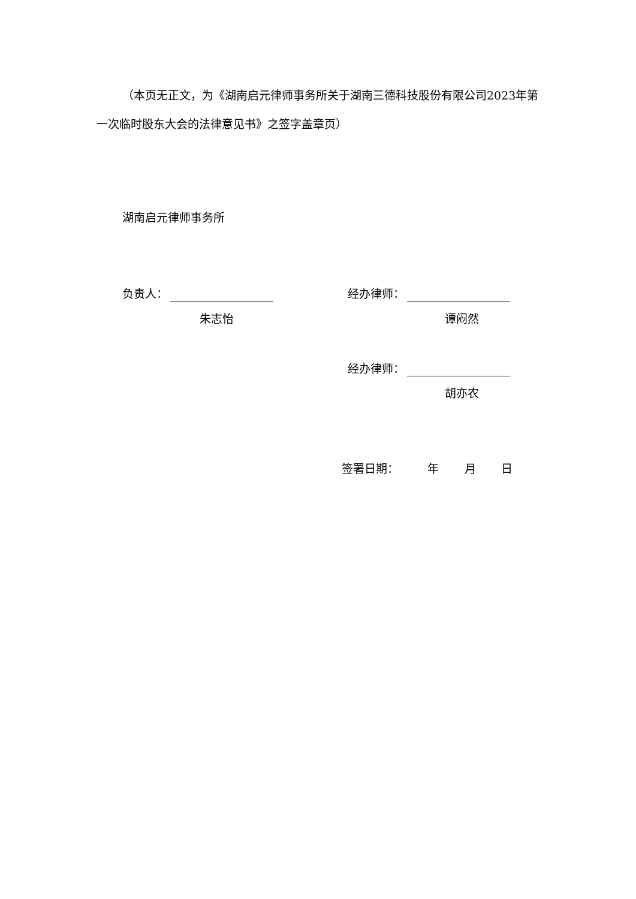（本页无正文，为《湖南启元律师事务所关于湖南三德科技股份有限公司2023年第一次临时股东大会的法律意见书》之签字盖章页）
湖南启元律师事务所
负责人： 经办律师：
朱志怡 谭闷然
经办律师：
胡亦农
签署日期： 年 月 日